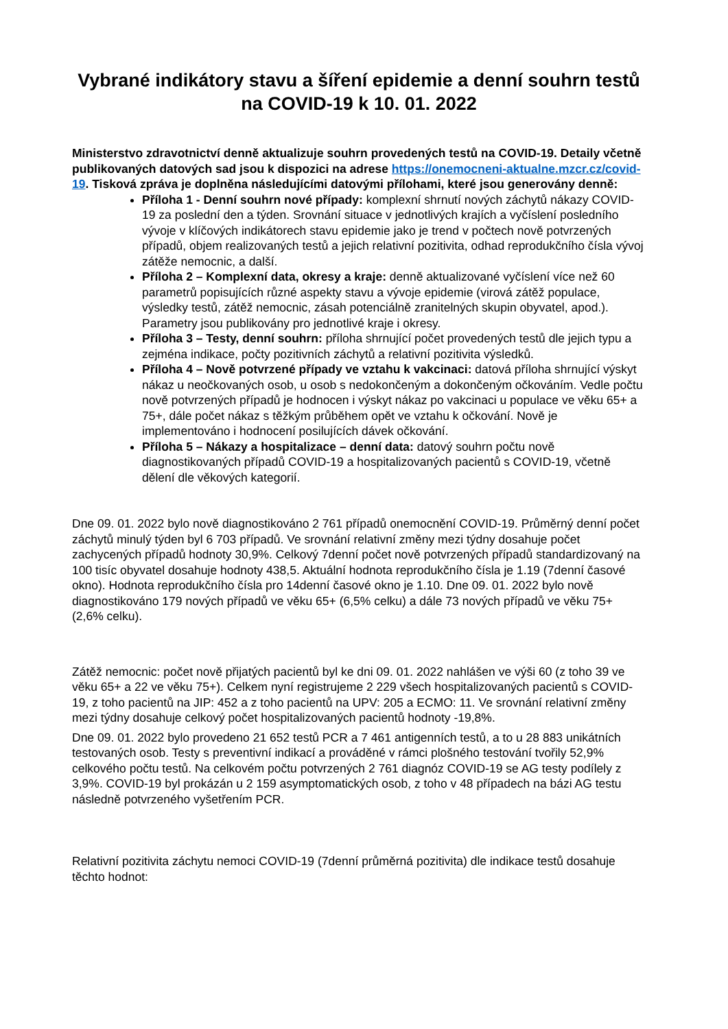Vybrané indikátory stavu a šíření epidemie a denní souhrn testů na COVID-19 k 10. 01. 2022
Ministerstvo zdravotnictví denně aktualizuje souhrn provedených testů na COVID-19. Detaily včetně publikovaných datových sad jsou k dispozici na adrese https://onemocneni-aktualne.mzcr.cz/covid-19. Tisková zpráva je doplněna následujícími datovými přílohami, které jsou generovány denně:
Příloha 1 - Denní souhrn nové případy: komplexní shrnutí nových záchytů nákazy COVID-19 za poslední den a týden. Srovnání situace v jednotlivých krajích a vyčíslení posledního vývoje v klíčových indikátorech stavu epidemie jako je trend v počtech nově potvrzených případů, objem realizovaných testů a jejich relativní pozitivita, odhad reprodukčního čísla vývoj zátěže nemocnic, a další.
Příloha 2 – Komplexní data, okresy a kraje: denně aktualizované vyčíslení více než 60 parametrů popisujících různé aspekty stavu a vývoje epidemie (virová zátěž populace, výsledky testů, zátěž nemocnic, zásah potenciálně zranitelných skupin obyvatel, apod.). Parametry jsou publikovány pro jednotlivé kraje i okresy.
Příloha 3 – Testy, denní souhrn: příloha shrnující počet provedených testů dle jejich typu a zejména indikace, počty pozitivních záchytů a relativní pozitivita výsledků.
Příloha 4 – Nově potvrzené případy ve vztahu k vakcinaci: datová příloha shrnující výskyt nákaz u neočkovaných osob, u osob s nedokončeným a dokončeným očkováním. Vedle počtu nově potvrzených případů je hodnocen i výskyt nákaz po vakcinaci u populace ve věku 65+ a 75+, dále počet nákaz s těžkým průběhem opět ve vztahu k očkování. Nově je implementováno i hodnocení posilujících dávek očkování.
Příloha 5 – Nákazy a hospitalizace – denní data: datový souhrn počtu nově diagnostikovaných případů COVID-19 a hospitalizovaných pacientů s COVID-19, včetně dělení dle věkových kategorií.
Dne 09. 01. 2022 bylo nově diagnostikováno 2 761 případů onemocnění COVID-19. Průměrný denní počet záchytů minulý týden byl 6 703 případů. Ve srovnání relativní změny mezi týdny dosahuje počet zachycených případů hodnoty 30,9%. Celkový 7denní počet nově potvrzených případů standardizovaný na 100 tisíc obyvatel dosahuje hodnoty 438,5. Aktuální hodnota reprodukčního čísla je 1.19 (7denní časové okno). Hodnota reprodukčního čísla pro 14denní časové okno je 1.10. Dne 09. 01. 2022 bylo nově diagnostikováno 179 nových případů ve věku 65+ (6,5% celku) a dále 73 nových případů ve věku 75+ (2,6% celku).
Zátěž nemocnic: počet nově přijatých pacientů byl ke dni 09. 01. 2022 nahlášen ve výši 60 (z toho 39 ve věku 65+ a 22 ve věku 75+). Celkem nyní registrujeme 2 229 všech hospitalizovaných pacientů s COVID-19, z toho pacientů na JIP: 452 a z toho pacientů na UPV: 205 a ECMO: 11. Ve srovnání relativní změny mezi týdny dosahuje celkový počet hospitalizovaných pacientů hodnoty -19,8%.
Dne 09. 01. 2022 bylo provedeno 21 652 testů PCR a 7 461 antigenních testů, a to u 28 883 unikátních testovaných osob. Testy s preventivní indikací a prováděné v rámci plošného testování tvořily 52,9% celkového počtu testů. Na celkovém počtu potvrzených 2 761 diagnóz COVID-19 se AG testy podílely z 3,9%. COVID-19 byl prokázán u 2 159 asymptomatických osob, z toho v 48 případech na bázi AG testu následně potvrzeného vyšetřením PCR.
Relativní pozitivita záchytu nemoci COVID-19 (7denní průměrná pozitivita) dle indikace testů dosahuje těchto hodnot: